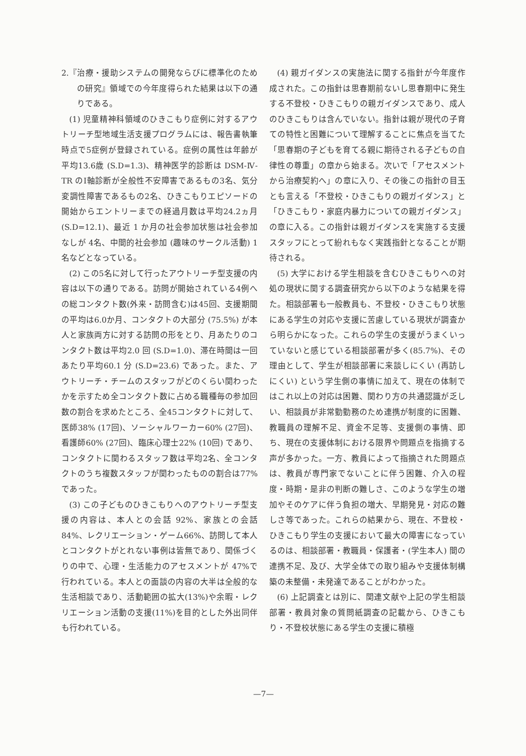2.『治療・援助システムの開発ならびに標準化のための研究』領域での今年度得られた結果は以下の通りである。
(1) 児童精神科領域のひきこもり症例に対するアウトリーチ型地域生活支援プログラムには、報告書執筆時点で5症例が登録されている。症例の属性は年齢が平均13.6歳 (S.D=1.3)、精神医学的診断は DSM-Ⅳ-TR のⅠ軸診断が全般性不安障害であるもの3名、気分変調性障害であるもの2名、ひきこもりエピソードの開始からエントリーまでの経過月数は平均24.2ヵ月 (S.D=12.1)、最近 1 か月の社会参加状態は社会参加なしが 4名、中間的社会参加 (趣味のサークル活動) 1名などとなっている。
(2) この5名に対して行ったアウトリーチ型支援の内容は以下の通りである。訪問が開始されている4例への総コンタクト数(外来・訪問含む)は45回、支援期間の平均は6.0か月、コンタクトの大部分 (75.5%) が本人と家族両方に対する訪問の形をとり、月あたりのコンタクト数は平均2.0 回 (S.D=1.0)、滞在時間は一回あたり平均60.1 分 (S.D=23.6) であった。また、アウトリーチ・チームのスタッフがどのくらい関わったかを示すため全コンタクト数に占める職種毎の参加回数の割合を求めたところ、全45コンタクトに対して、医師38% (17回)、ソーシャルワーカー60% (27回)、看護師60% (27回)、臨床心理士22% (10回) であり、コンタクトに関わるスタッフ数は平均2名、全コンタクトのうち複数スタッフが関わったものの割合は77%であった。
(3) この子どものひきこもりへのアウトリーチ型支援の内容は、本人との会話 92%、家族との会話84%、レクリエーション・ゲーム66%、訪問して本人とコンタクトがとれない事例は皆無であり、関係づくりの中で、心理・生活能力のアセスメントが 47%で行われている。本人との面談の内容の大半は全般的な生活相談であり、活動範囲の拡大(13%)や余暇・レクリエーション活動の支援(11%)を目的とした外出同伴も行われている。
(4) 親ガイダンスの実施法に関する指針が今年度作成された。この指針は思春期前ないし思春期中に発生する不登校・ひきこもりの親ガイダンスであり、成人のひきこもりは含んでいない。指針は親が現代の子育ての特性と困難について理解することに焦点を当てた「思春期の子どもを育てる親に期待される子どもの自律性の尊重」の章から始まる。次いで「アセスメントから治療契約へ」の章に入り、その後この指針の目玉とも言える「不登校・ひきこもりの親ガイダンス」と「ひきこもり・家庭内暴力についての親ガイダンス」の章に入る。この指針は親ガイダンスを実施する支援スタッフにとって紛れもなく実践指針となることが期待される。
(5) 大学における学生相談を含むひきこもりへの対処の現状に関する調査研究から以下のような結果を得た。相談部署も一般教員も、不登校・ひきこもり状態にある学生の対応や支援に苦慮している現状が調査から明らかになった。これらの学生の支援がうまくいっていないと感じている相談部署が多く(85.7%)、その理由として、学生が相談部署に来談しにくい (再訪しにくい) という学生側の事情に加えて、現在の体制ではこれ以上の対応は困難、関わり方の共通認識が乏しい、相談員が非常勤勤務のため連携が制度的に困難、教職員の理解不足、資金不足等、支援側の事情、即ち、現在の支援体制における限界や問題点を指摘する声が多かった。一方、教員によって指摘された問題点は、教員が専門家でないことに伴う困難、介入の程度・時期・是非の判断の難しさ、このような学生の増加やそのケアに伴う負担の増大、早期発見・対応の難しさ等であった。これらの結果から、現在、不登校・ひきこもり学生の支援において最大の障害になっているのは、相談部署・教職員・保護者・(学生本人) 間の連携不足、及び、大学全体での取り組みや支援体制構築の未整備・未発達であることがわかった。
(6) 上記調査とは別に、関連文献や上記の学生相談部署・教員対象の質問紙調査の記載から、ひきこもり・不登校状態にある学生の支援に積極
—7—